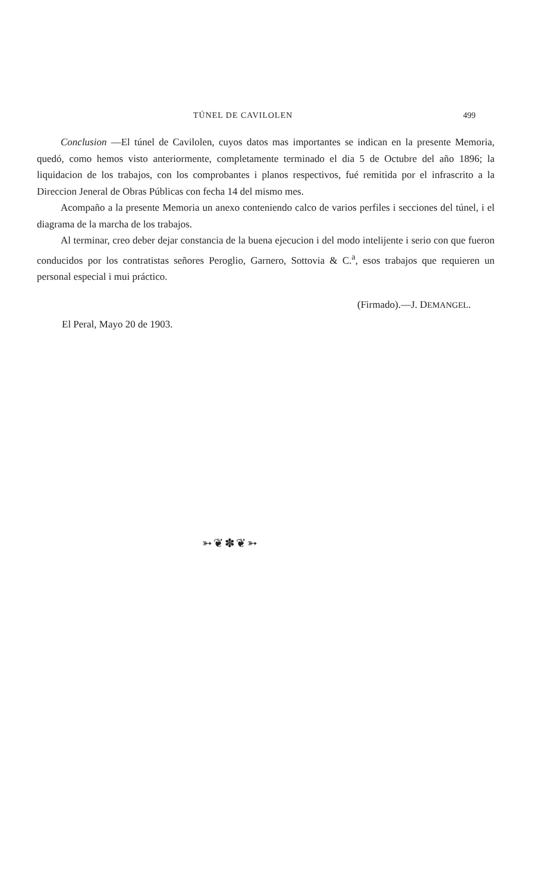TÚNEL DE CAVILOLEN 499
Conclusion —El túnel de Cavilolen, cuyos datos mas importantes se indican en la presente Memoria, quedó, como hemos visto anteriormente, completamente terminado el dia 5 de Octubre del año 1896; la liquidacion de los trabajos, con los comprobantes i planos respectivos, fué remitida por el infrascrito a la Direccion Jeneral de Obras Públicas con fecha 14 del mismo mes.
Acompaño a la presente Memoria un anexo conteniendo calco de varios perfiles i secciones del túnel, i el diagrama de la marcha de los trabajos.
Al terminar, creo deber dejar constancia de la buena ejecucion i del modo intelijente i serio con que fueron conducidos por los contratistas señores Peroglio, Garnero, Sottovia & C.<sup>a</sup>, esos trabajos que requieren un personal especial i mui práctico.
(Firmado).—J. DEMANGEL.
El Peral, Mayo 20 de 1903.
➳❦✽❦➳